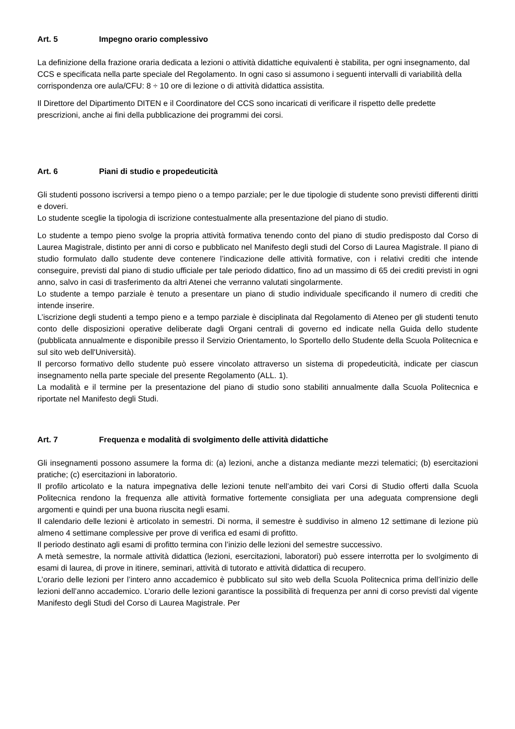Art. 5 Impegno orario complessivo
La definizione della frazione oraria dedicata a lezioni o attività didattiche equivalenti è stabilita, per ogni insegnamento, dal CCS e specificata nella parte speciale del Regolamento. In ogni caso si assumono i seguenti intervalli di variabilità della corrispondenza ore aula/CFU: 8 ÷ 10 ore di lezione o di attività didattica assistita.
Il Direttore del Dipartimento DITEN e il Coordinatore del CCS sono incaricati di verificare il rispetto delle predette prescrizioni, anche ai fini della pubblicazione dei programmi dei corsi.
Art. 6 Piani di studio e propedeuticità
Gli studenti possono iscriversi a tempo pieno o a tempo parziale; per le due tipologie di studente sono previsti differenti diritti e doveri.
Lo studente sceglie la tipologia di iscrizione contestualmente alla presentazione del piano di studio.
Lo studente a tempo pieno svolge la propria attività formativa tenendo conto del piano di studio predisposto dal Corso di Laurea Magistrale, distinto per anni di corso e pubblicato nel Manifesto degli studi del Corso di Laurea Magistrale. Il piano di studio formulato dallo studente deve contenere l’indicazione delle attività formative, con i relativi crediti che intende conseguire, previsti dal piano di studio ufficiale per tale periodo didattico, fino ad un massimo di 65 dei crediti previsti in ogni anno, salvo in casi di trasferimento da altri Atenei che verranno valutati singolarmente.
Lo studente a tempo parziale è tenuto a presentare un piano di studio individuale specificando il numero di crediti che intende inserire.
L’iscrizione degli studenti a tempo pieno e a tempo parziale è disciplinata dal Regolamento di Ateneo per gli studenti tenuto conto delle disposizioni operative deliberate dagli Organi centrali di governo ed indicate nella Guida dello studente (pubblicata annualmente e disponibile presso il Servizio Orientamento, lo Sportello dello Studente della Scuola Politecnica e sul sito web dell'Università).
Il percorso formativo dello studente può essere vincolato attraverso un sistema di propedeuticità, indicate per ciascun insegnamento nella parte speciale del presente Regolamento (ALL. 1).
La modalità e il termine per la presentazione del piano di studio sono stabiliti annualmente dalla Scuola Politecnica e riportate nel Manifesto degli Studi.
Art. 7 Frequenza e modalità di svolgimento delle attività didattiche
Gli insegnamenti possono assumere la forma di: (a) lezioni, anche a distanza mediante mezzi telematici; (b) esercitazioni pratiche; (c) esercitazioni in laboratorio.
Il profilo articolato e la natura impegnativa delle lezioni tenute nell’ambito dei vari Corsi di Studio offerti dalla Scuola Politecnica rendono la frequenza alle attività formative fortemente consigliata per una adeguata comprensione degli argomenti e quindi per una buona riuscita negli esami.
Il calendario delle lezioni è articolato in semestri. Di norma, il semestre è suddiviso in almeno 12 settimane di lezione più almeno 4 settimane complessive per prove di verifica ed esami di profitto.
Il periodo destinato agli esami di profitto termina con l’inizio delle lezioni del semestre successivo.
A metà semestre, la normale attività didattica (lezioni, esercitazioni, laboratori) può essere interrotta per lo svolgimento di esami di laurea, di prove in itinere, seminari, attività di tutorato e attività didattica di recupero.
L’orario delle lezioni per l’intero anno accademico è pubblicato sul sito web della Scuola Politecnica prima dell’inizio delle lezioni dell’anno accademico. L’orario delle lezioni garantisce la possibilità di frequenza per anni di corso previsti dal vigente Manifesto degli Studi del Corso di Laurea Magistrale. Per